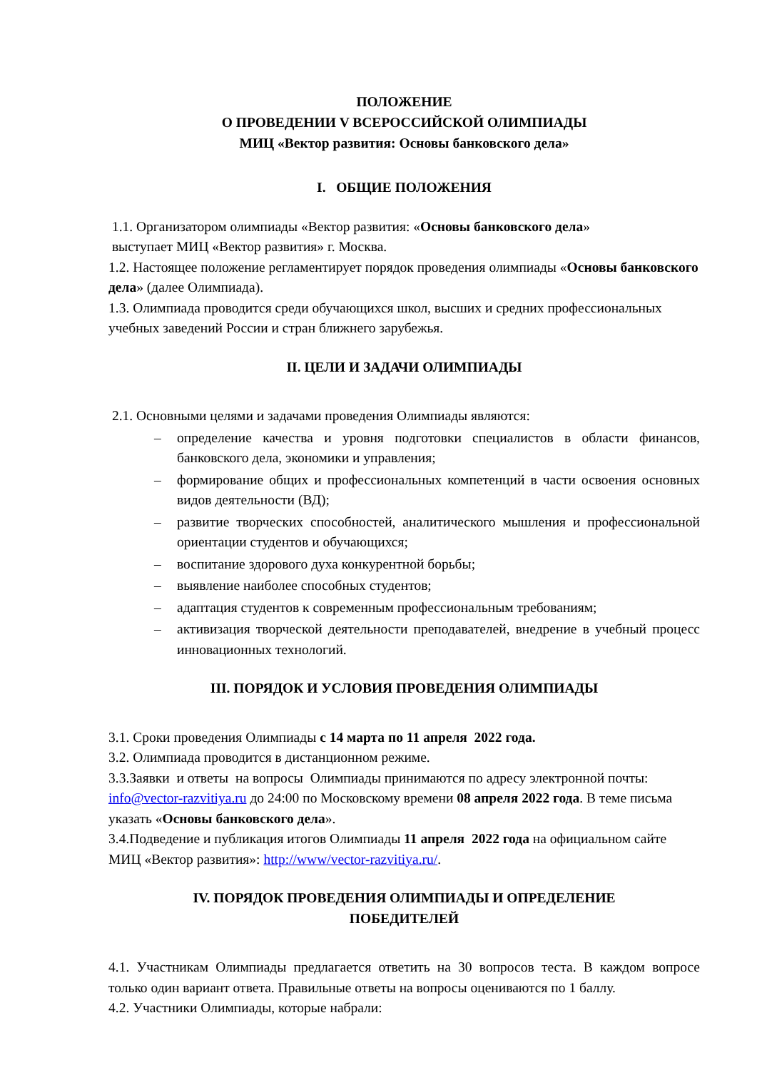ПОЛОЖЕНИЕ
О ПРОВЕДЕНИИ V ВСЕРОССИЙСКОЙ ОЛИМПИАДЫ
МИЦ «Вектор развития: Основы банковского дела»
I. ОБЩИЕ ПОЛОЖЕНИЯ
1.1. Организатором олимпиады «Вектор развития: «Основы банковского дела»
выступает МИЦ «Вектор развития» г. Москва.
1.2. Настоящее положение регламентирует порядок проведения олимпиады «Основы банковского дела» (далее Олимпиада).
1.3. Олимпиада проводится среди обучающихся школ, высших и средних профессиональных учебных заведений России и стран ближнего зарубежья.
II. ЦЕЛИ И ЗАДАЧИ ОЛИМПИАДЫ
2.1. Основными целями и задачами проведения Олимпиады являются:
– определение качества и уровня подготовки специалистов в области финансов, банковского дела, экономики и управления;
– формирование общих и профессиональных компетенций в части освоения основных видов деятельности (ВД);
– развитие творческих способностей, аналитического мышления и профессиональной ориентации студентов и обучающихся;
– воспитание здорового духа конкурентной борьбы;
– выявление наиболее способных студентов;
– адаптация студентов к современным профессиональным требованиям;
– активизация творческой деятельности преподавателей, внедрение в учебный процесс инновационных технологий.
III. ПОРЯДОК И УСЛОВИЯ ПРОВЕДЕНИЯ ОЛИМПИАДЫ
3.1. Сроки проведения Олимпиады с 14 марта по 11 апреля 2022 года.
3.2. Олимпиада проводится в дистанционном режиме.
3.3.Заявки и ответы на вопросы Олимпиады принимаются по адресу электронной почты: info@vector-razvitiya.ru до 24:00 по Московскому времени 08 апреля 2022 года. В теме письма указать «Основы банковского дела».
3.4.Подведение и публикация итогов Олимпиады 11 апреля 2022 года на официальном сайте МИЦ «Вектор развития»: http://www/vector-razvitiya.ru/.
IV. ПОРЯДОК ПРОВЕДЕНИЯ ОЛИМПИАДЫ И ОПРЕДЕЛЕНИЕ
ПОБЕДИТЕЛЕЙ
4.1. Участникам Олимпиады предлагается ответить на 30 вопросов теста. В каждом вопросе только один вариант ответа. Правильные ответы на вопросы оцениваются по 1 баллу.
4.2. Участники Олимпиады, которые набрали: